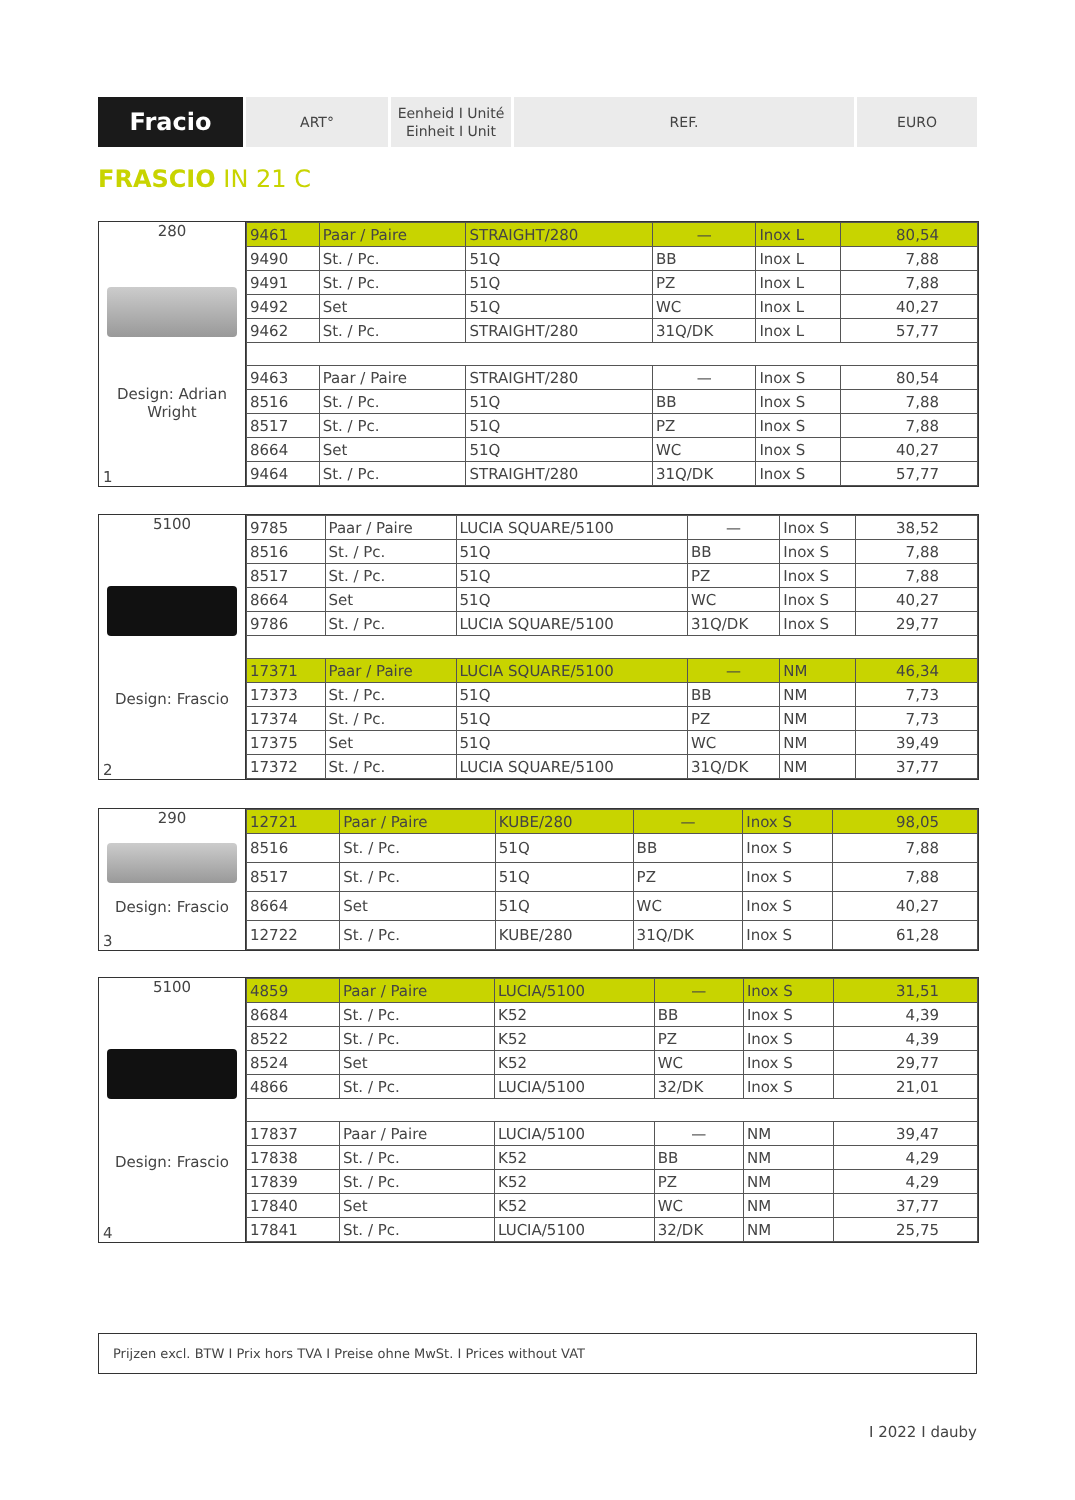Fracio
ART° Eenheid I Unité
Einheit I Unit
REF. EURO
FRASCIO IN 21 C
280
Design: Adrian Wright
1
| 9461 | Paar / Paire | STRAIGHT/280 | — | Inox L | 80,54 |
| 9490 | St. / Pc. | 51Q | BB | Inox L | 7,88 |
| 9491 | St. / Pc. | 51Q | PZ | Inox L | 7,88 |
| 9492 | Set | 51Q | WC | Inox L | 40,27 |
| 9462 | St. / Pc. | STRAIGHT/280 | 31Q/DK | Inox L | 57,77 |
| 9463 | Paar / Paire | STRAIGHT/280 | — | Inox S | 80,54 |
| 8516 | St. / Pc. | 51Q | BB | Inox S | 7,88 |
| 8517 | St. / Pc. | 51Q | PZ | Inox S | 7,88 |
| 8664 | Set | 51Q | WC | Inox S | 40,27 |
| 9464 | St. / Pc. | STRAIGHT/280 | 31Q/DK | Inox S | 57,77 |
5100
Design: Frascio
2
| 9785 | Paar / Paire | LUCIA SQUARE/5100 | — | Inox S | 38,52 |
| 8516 | St. / Pc. | 51Q | BB | Inox S | 7,88 |
| 8517 | St. / Pc. | 51Q | PZ | Inox S | 7,88 |
| 8664 | Set | 51Q | WC | Inox S | 40,27 |
| 9786 | St. / Pc. | LUCIA SQUARE/5100 | 31Q/DK | Inox S | 29,77 |
| 17371 | Paar / Paire | LUCIA SQUARE/5100 | — | NM | 46,34 |
| 17373 | St. / Pc. | 51Q | BB | NM | 7,73 |
| 17374 | St. / Pc. | 51Q | PZ | NM | 7,73 |
| 17375 | Set | 51Q | WC | NM | 39,49 |
| 17372 | St. / Pc. | LUCIA SQUARE/5100 | 31Q/DK | NM | 37,77 |
290
Design: Frascio
3
| 12721 | Paar / Paire | KUBE/280 | — | Inox S | 98,05 |
| 8516 | St. / Pc. | 51Q | BB | Inox S | 7,88 |
| 8517 | St. / Pc. | 51Q | PZ | Inox S | 7,88 |
| 8664 | Set | 51Q | WC | Inox S | 40,27 |
| 12722 | St. / Pc. | KUBE/280 | 31Q/DK | Inox S | 61,28 |
5100
Design: Frascio
4
| 4859 | Paar / Paire | LUCIA/5100 | — | Inox S | 31,51 |
| 8684 | St. / Pc. | K52 | BB | Inox S | 4,39 |
| 8522 | St. / Pc. | K52 | PZ | Inox S | 4,39 |
| 8524 | Set | K52 | WC | Inox S | 29,77 |
| 4866 | St. / Pc. | LUCIA/5100 | 32/DK | Inox S | 21,01 |
| 17837 | Paar / Paire | LUCIA/5100 | — | NM | 39,47 |
| 17838 | St. / Pc. | K52 | BB | NM | 4,29 |
| 17839 | St. / Pc. | K52 | PZ | NM | 4,29 |
| 17840 | Set | K52 | WC | NM | 37,77 |
| 17841 | St. / Pc. | LUCIA/5100 | 32/DK | NM | 25,75 |
Prijzen excl. BTW I Prix hors TVA I Preise ohne MwSt. I Prices without VAT
I 2022 I dauby